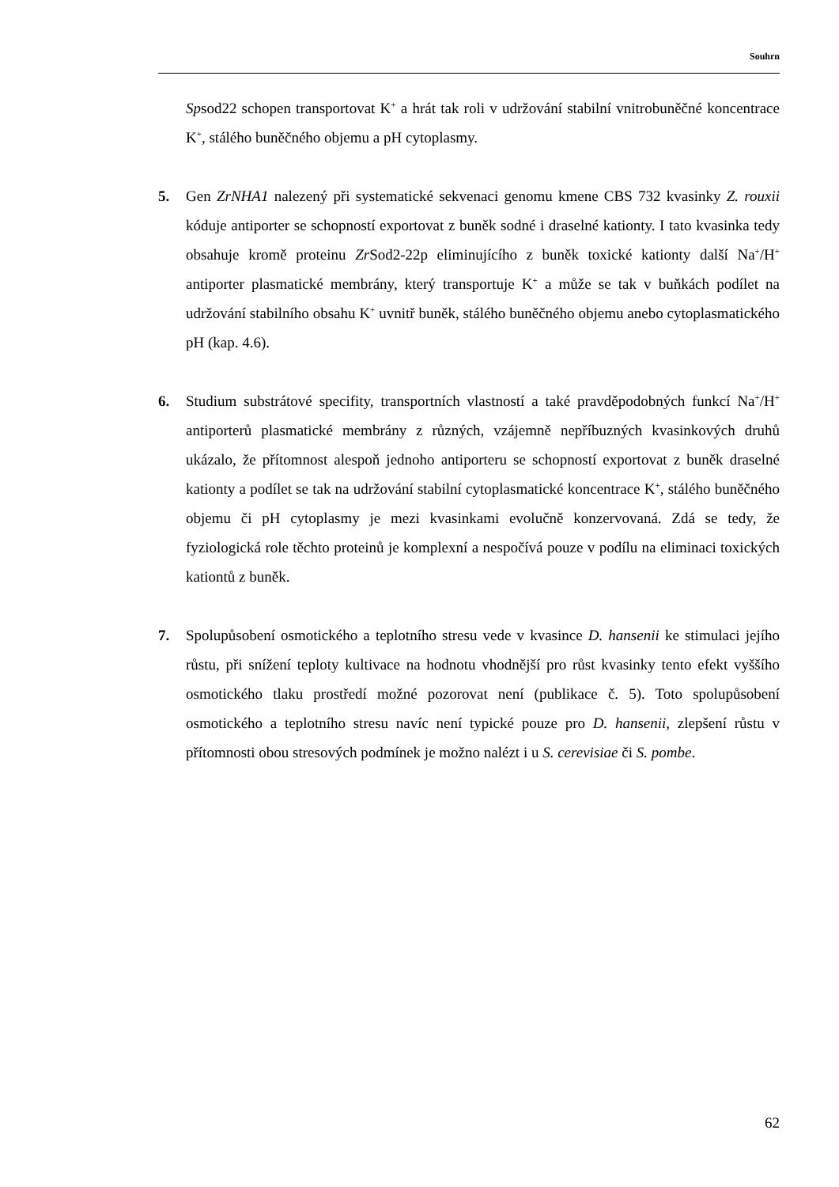Souhrn
Spsod22 schopen transportovat K<sup>+</sup> a hrát tak roli v udržování stabilní vnitrobuněčné koncentrace K<sup>+</sup>, stálého buněčného objemu a pH cytoplasmy.
5. Gen ZrNHA1 nalezený při systematické sekvenaci genomu kmene CBS 732 kvasinky Z. rouxii kóduje antiporter se schopností exportovat z buněk sodné i draselné kationty. I tato kvasinka tedy obsahuje kromě proteinu Zr Sod2-22p eliminujícího z buněk toxické kationty další Na<sup>+</sup>/H<sup>+</sup> antiporter plasmatické membrány, který transportuje K<sup>+</sup> a může se tak v buňkách podílet na udržování stabilního obsahu K<sup>+</sup> uvnitř buněk, stálého buněčného objemu anebo cytoplasmatického pH (kap. 4.6).
6. Studium substrátové specifity, transportních vlastností a také pravděpodobných funkcí Na<sup>+</sup>/H<sup>+</sup> antiporterů plasmatické membrány z různých, vzájemně nepříbuzných kvasinkových druhů ukázalo, že přítomnost alespoň jednoho antiporteru se schopností exportovat z buněk draselné kationty a podílet se tak na udržování stabilní cytoplasmatické koncentrace K<sup>+</sup>, stálého buněčného objemu či pH cytoplasmy je mezi kvasinkami evolučně konzervovaná. Zdá se tedy, že fyziologická role těchto proteinů je komplexní a nespočívá pouze v podílu na eliminaci toxických kationtů z buněk.
7. Spolupůsobení osmotického a teplotního stresu vede v kvasince D. hansenii ke stimulaci jejího růstu, při snížení teploty kultivace na hodnotu vhodnější pro růst kvasinky tento efekt vyššího osmotického tlaku prostředí možné pozorovat není (publikace č. 5). Toto spolupůsobení osmotického a teplotního stresu navíc není typické pouze pro D. hansenii, zlepšení růstu v přítomnosti obou stresových podmínek je možno nalézt i u S. cerevisiae či S. pombe.
62